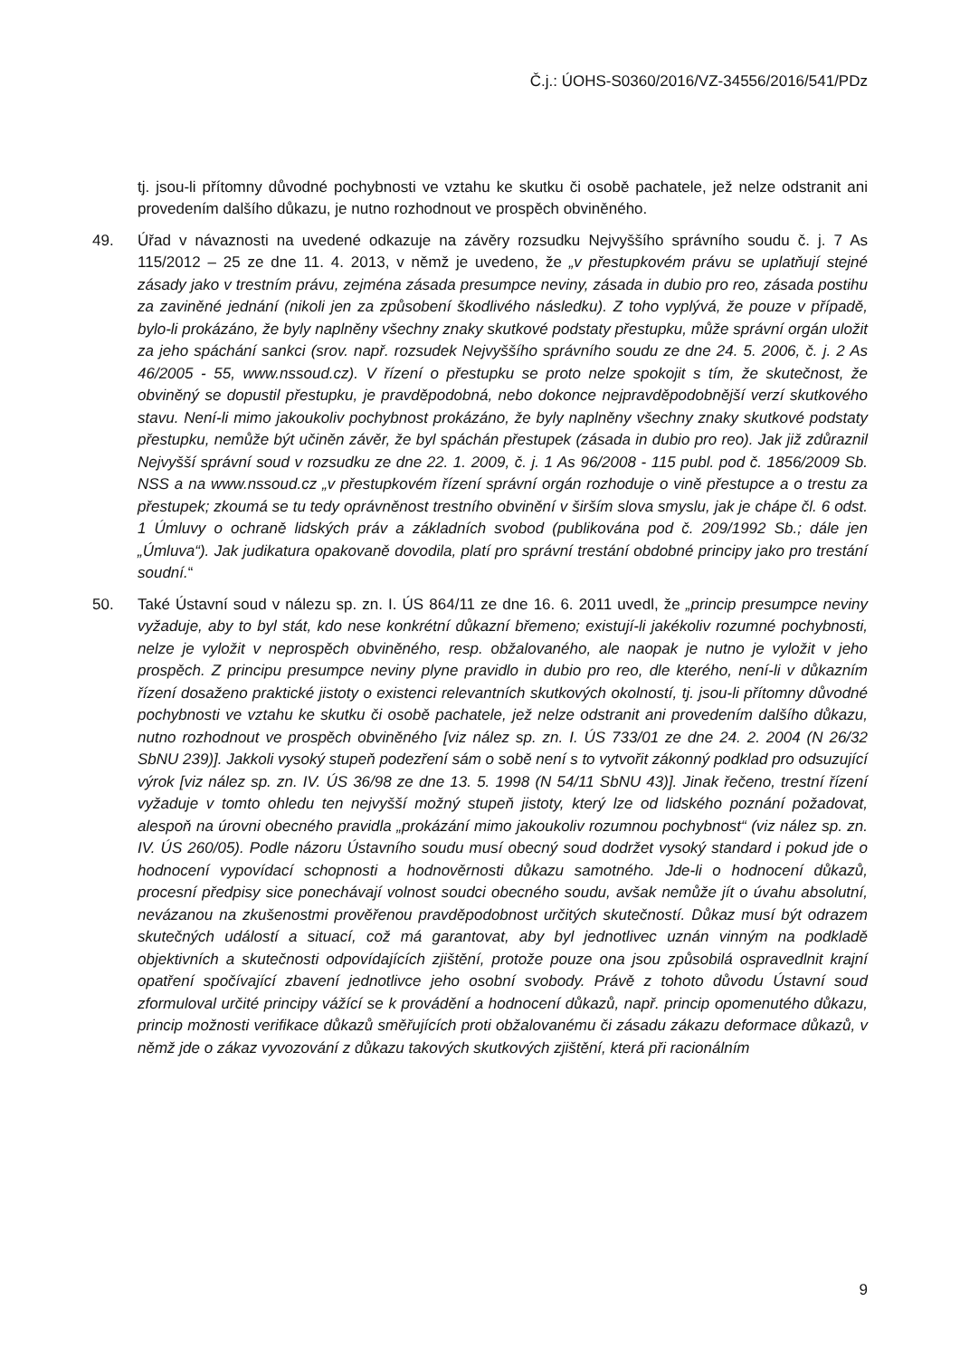Č.j.: ÚOHS-S0360/2016/VZ-34556/2016/541/PDz
tj. jsou-li přítomny důvodné pochybnosti ve vztahu ke skutku či osobě pachatele, jež nelze odstranit ani provedením dalšího důkazu, je nutno rozhodnout ve prospěch obviněného.
49. Úřad v návaznosti na uvedené odkazuje na závěry rozsudku Nejvyššího správního soudu č. j. 7 As 115/2012 – 25 ze dne 11. 4. 2013, v němž je uvedeno, že „v přestupkovém právu se uplatňují stejné zásady jako v trestním právu, zejména zásada presumpce neviny, zásada in dubio pro reo, zásada postihu za zaviněné jednání (nikoli jen za způsobení škodlivého následku). Z toho vyplývá, že pouze v případě, bylo-li prokázáno, že byly naplněny všechny znaky skutkové podstaty přestupku, může správní orgán uložit za jeho spáchání sankci (srov. např. rozsudek Nejvyššího správního soudu ze dne 24. 5. 2006, č. j. 2 As 46/2005 - 55, www.nssoud.cz). V řízení o přestupku se proto nelze spokojit s tím, že skutečnost, že obviněný se dopustil přestupku, je pravděpodobná, nebo dokonce nejpravděpodobnější verzí skutkového stavu. Není-li mimo jakoukoliv pochybnost prokázáno, že byly naplněny všechny znaky skutkové podstaty přestupku, nemůže být učiněn závěr, že byl spáchán přestupek (zásada in dubio pro reo). Jak již zdůraznil Nejvyšší správní soud v rozsudku ze dne 22. 1. 2009, č. j. 1 As 96/2008 - 115 publ. pod č. 1856/2009 Sb. NSS a na www.nssoud.cz „v přestupkovém řízení správní orgán rozhoduje o vině přestupce a o trestu za přestupek; zkoumá se tu tedy oprávněnost trestního obvinění v širším slova smyslu, jak je chápe čl. 6 odst. 1 Úmluvy o ochraně lidských práv a základních svobod (publikována pod č. 209/1992 Sb.; dále jen „Úmluva“). Jak judikatura opakovaně dovodila, platí pro správní trestání obdobné principy jako pro trestání soudní.“
50. Také Ústavní soud v nálezu sp. zn. I. ÚS 864/11 ze dne 16. 6. 2011 uvedl, že „princip presumpce neviny vyžaduje, aby to byl stát, kdo nese konkrétní důkazní břemeno; existují-li jakékoliv rozumné pochybnosti, nelze je vyložit v neprospěch obviněného, resp. obžalovaného, ale naopak je nutno je vyložit v jeho prospěch. Z principu presumpce neviny plyne pravidlo in dubio pro reo, dle kterého, není-li v důkazním řízení dosaženo praktické jistoty o existenci relevantních skutkových okolností, tj. jsou-li přítomny důvodné pochybnosti ve vztahu ke skutku či osobě pachatele, jež nelze odstranit ani provedením dalšího důkazu, nutno rozhodnout ve prospěch obviněného [viz nález sp. zn. I. ÚS 733/01 ze dne 24. 2. 2004 (N 26/32 SbNU 239)]. Jakkoli vysoký stupeň podezření sám o sobě není s to vytvořit zákonný podklad pro odsuzující výrok [viz nález sp. zn. IV. ÚS 36/98 ze dne 13. 5. 1998 (N 54/11 SbNU 43)]. Jinak řečeno, trestní řízení vyžaduje v tomto ohledu ten nejvyšší možný stupeň jistoty, který lze od lidského poznání požadovat, alespoň na úrovni obecného pravidla „prokázání mimo jakoukoliv rozumnou pochybnost“ (viz nález sp. zn. IV. ÚS 260/05). Podle názoru Ústavního soudu musí obecný soud dodržet vysoký standard i pokud jde o hodnocení vypovídací schopnosti a hodnověrnosti důkazu samotného. Jde-li o hodnocení důkazů, procesní předpisy sice ponechávají volnost soudci obecného soudu, avšak nemůže jít o úvahu absolutní, nevázanou na zkušenostmi prověřenou pravděpodobnost určitých skutečností. Důkaz musí být odrazem skutečných událostí a situací, což má garantovat, aby byl jednotlivec uznán vinným na podkladě objektivních a skutečnosti odpovídajících zjištění, protože pouze ona jsou způsobilá ospravedlnit krajní opatření spočívající zbavení jednotlivce jeho osobní svobody. Právě z tohoto důvodu Ústavní soud zformuloval určité principy vážící se k provádění a hodnocení důkazů, např. princip opomenutého důkazu, princip možnosti verifikace důkazů směřujících proti obžalovanému či zásadu zákazu deformace důkazů, v němž jde o zákaz vyvozování z důkazu takových skutkových zjištění, která při racionálním
9